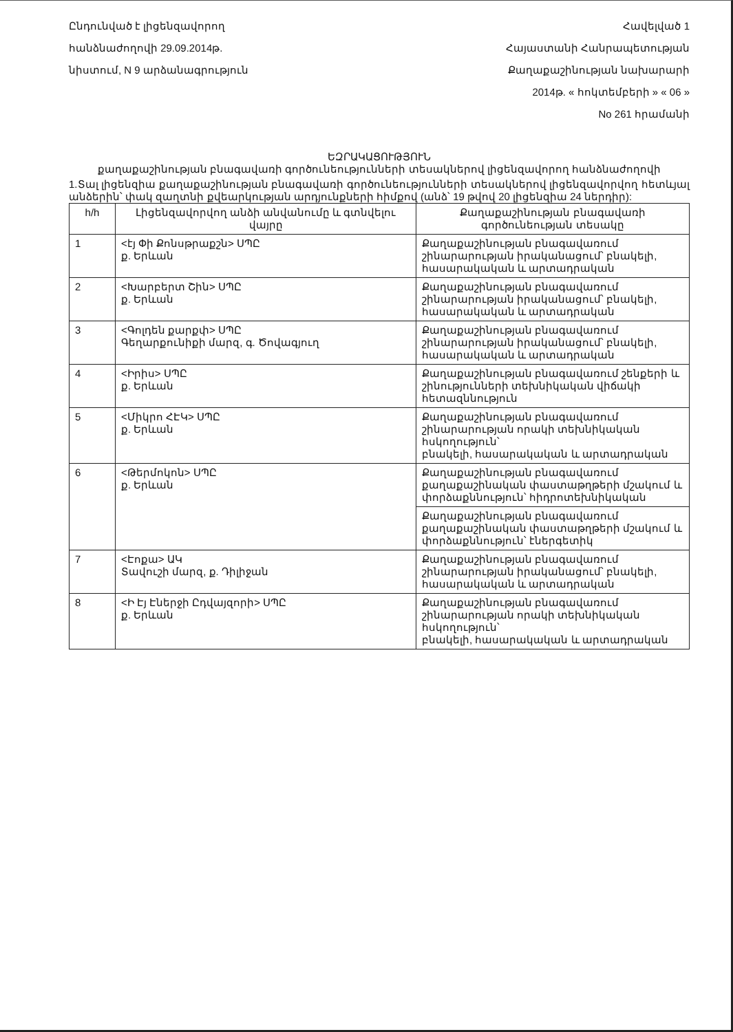Ընդունված է լիցենզավորող
հանձնաժողովի 29.09.2014թ.
նիստում, N 9 արձանագրություն
Հավելված 1
Հայաստանի Հանրապետության
Քաղաքաշինության նախարարի
2014թ. « հոկտեմբերի » « 06 »
No 261 հրամանի
ԵԶՐԱԿԱՑՈՒԹՅՈՒՆ
քաղաքաշինության բնագավառի գործունեությունների տեսակներով լիցենզավորող հանձնաժողովի
1.Տալ լիցենզիա քաղաքաշինության բնագավառի գործունեությունների տեսակներով լիցենզավորվող հետևյալ անձերին՝ փակ զաղտնի քվեարկության արդյունքների հիմքով (անձ՝ 19 թվով 20 լիցենզիա 24 ներդիր):
| h/h | Լիցենզավորվող անձի անվանումը և գտնվելու վայրը | Քաղաքաշինության բնագավառի գործունեության տեսակը |
| --- | --- | --- |
| 1 | <էյ Փի Քոնսթրաքշն> ՍՊԸ ք. Երևան | Քաղաքաշինության բնագավառում շինարարության իրականացում՝ բնակելի, հասարակական և արտադրական |
| 2 | <Խարբերտ Շին> ՍՊԸ ք. Երևան | Քաղաքաշինության բնագավառում շինարարության իրականացում՝ բնակելի, հասարակական և արտադրական |
| 3 | <Գոլդեն քարքփ> ՍՊԸ Գեղարքունիքի մարզ, գ. Ծովագյուղ | Քաղաքաշինության բնագավառում շինարարության իրականացում՝ բնակելի, հասարակական և արտադրական |
| 4 | <Իրիս> ՍՊԸ ք. Երևան | Քաղաքաշինության բնագավառում շենքերի և շինությունների տեխնիկական վիճակի հետազննություն |
| 5 | <Միկրո ՀԷԿ> ՍՊԸ ք. Երևան | Քաղաքաշինության բնագավառում շինարարության որակի տեխնիկական հսկողություն՝ բնակելի, հասարակական և արտադրական |
| 6 | <Թերմոկոն> ՍՊԸ ք. Երևան | Քաղաքաշինության բնագավառում քաղաքաշինական փաստաթղթերի մշակում և փորձաքննություն՝ հիդրոտեխնիկական |
| | | Քաղաքաշինության բնագավառում քաղաքաշինական փաստաթղթերի մշակում և փորձաքննություն՝ էներգետիկ |
| 7 | <Էոքա> ԱԿ Տավուշի մարզ, ք. Դիլիջան | Քաղաքաշինության բնագավառում շինարարության իրականացում՝ բնակելի, հասարակական և արտադրական |
| 8 | <Ի Էյ Էներջի Ըդվայզորի> ՍՊԸ ք. Երևան | Քաղաքաշինության բնագավառում շինարարության որակի տեխնիկական հսկողություն՝ բնակելի, հասարակական և արտադրական |